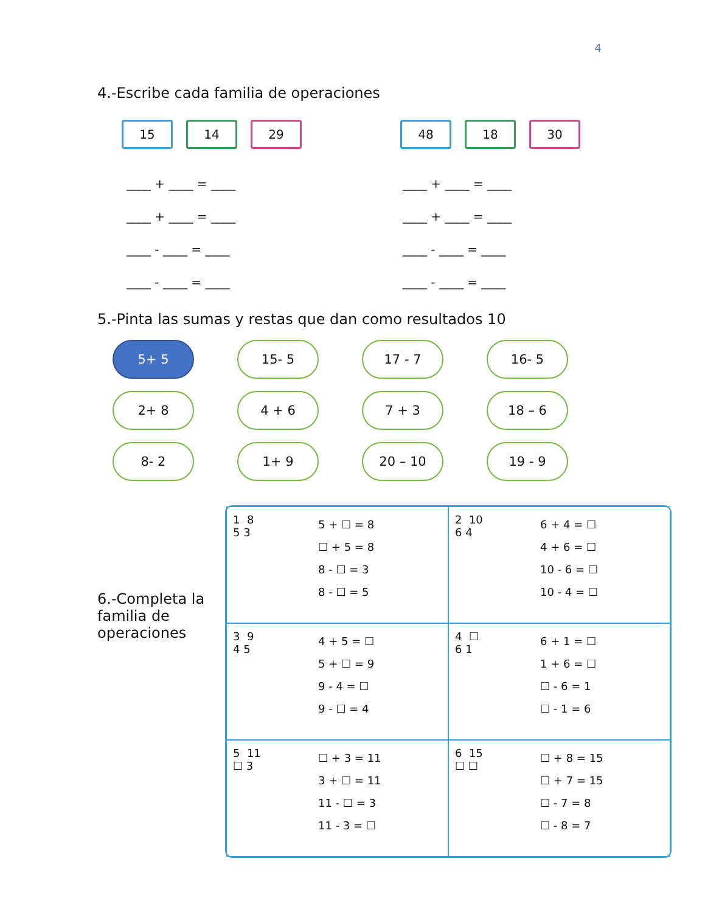4
4.-Escribe cada familia de operaciones
15 14 29 48 18 30
____ + ____ = ____
____ + ____ = ____
____ - ____ = ____
____ - ____ = ____
____ + ____ = ____
____ + ____ = ____
____ - ____ = ____
____ - ____ = ____
5.-Pinta las sumas y restas que dan como resultados 10
5+ 5
15- 5
17 - 7
16- 5
2+ 8
4 + 6
7 + 3
18 – 6
8- 2
1+ 9
20 – 10
19 - 9
6.-Completa la familia de operaciones
1 8
5 3
5 + ☐ = 8
☐ + 5 = 8
8 - ☐ = 3
8 - ☐ = 5
2 10
6 4
6 + 4 = ☐
4 + 6 = ☐
10 - 6 = ☐
10 - 4 = ☐
3 9
4 5
4 + 5 = ☐
5 + ☐ = 9
9 - 4 = ☐
9 - ☐ = 4
4 ☐
6 1
6 + 1 = ☐
1 + 6 = ☐
☐ - 6 = 1
☐ - 1 = 6
5 11
☐ 3
☐ + 3 = 11
3 + ☐ = 11
11 - ☐ = 3
11 - 3 = ☐
6 15
☐ ☐
☐ + 8 = 15
☐ + 7 = 15
☐ - 7 = 8
☐ - 8 = 7